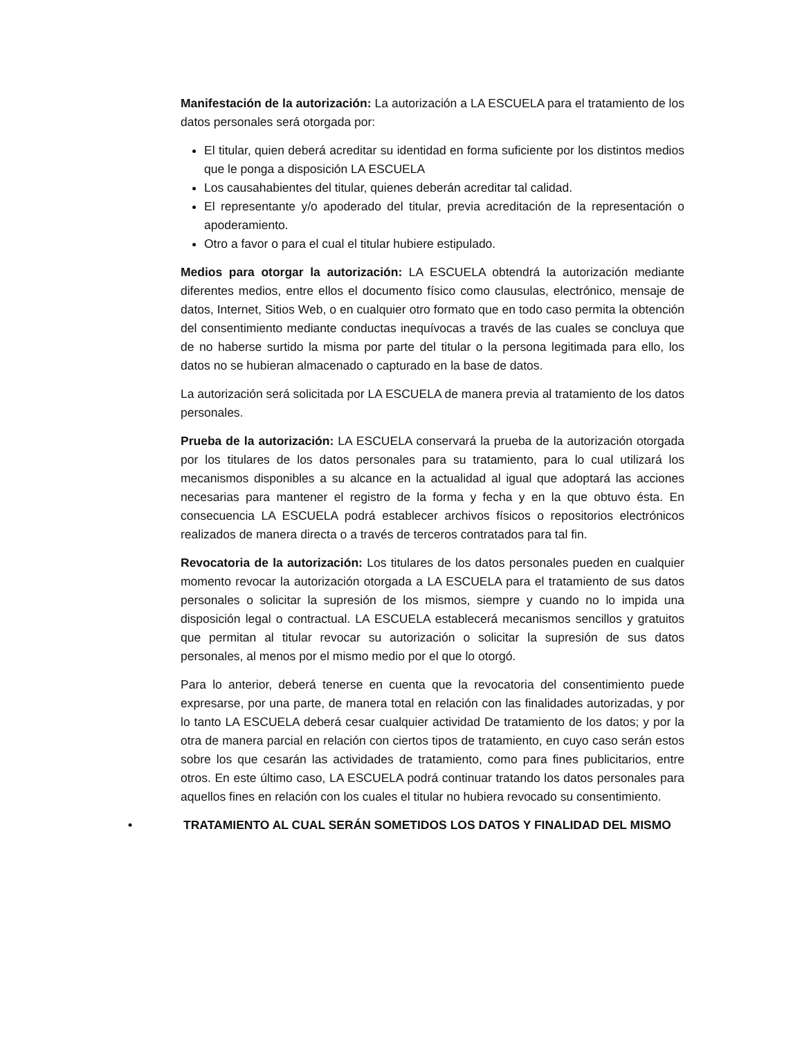Manifestación de la autorización: La autorización a LA ESCUELA para el tratamiento de los datos personales será otorgada por:
El titular, quien deberá acreditar su identidad en forma suficiente por los distintos medios que le ponga a disposición LA ESCUELA
Los causahabientes del titular, quienes deberán acreditar tal calidad.
El representante y/o apoderado del titular, previa acreditación de la representación o apoderamiento.
Otro a favor o para el cual el titular hubiere estipulado.
Medios para otorgar la autorización: LA ESCUELA obtendrá la autorización mediante diferentes medios, entre ellos el documento físico como clausulas, electrónico, mensaje de datos, Internet, Sitios Web, o en cualquier otro formato que en todo caso permita la obtención del consentimiento mediante conductas inequívocas a través de las cuales se concluya que de no haberse surtido la misma por parte del titular o la persona legitimada para ello, los datos no se hubieran almacenado o capturado en la base de datos.
La autorización será solicitada por LA ESCUELA de manera previa al tratamiento de los datos personales.
Prueba de la autorización: LA ESCUELA conservará la prueba de la autorización otorgada por los titulares de los datos personales para su tratamiento, para lo cual utilizará los mecanismos disponibles a su alcance en la actualidad al igual que adoptará las acciones necesarias para mantener el registro de la forma y fecha y en la que obtuvo ésta. En consecuencia LA ESCUELA podrá establecer archivos físicos o repositorios electrónicos realizados de manera directa o a través de terceros contratados para tal fin.
Revocatoria de la autorización: Los titulares de los datos personales pueden en cualquier momento revocar la autorización otorgada a LA ESCUELA para el tratamiento de sus datos personales o solicitar la supresión de los mismos, siempre y cuando no lo impida una disposición legal o contractual. LA ESCUELA establecerá mecanismos sencillos y gratuitos que permitan al titular revocar su autorización o solicitar la supresión de sus datos personales, al menos por el mismo medio por el que lo otorgó.
Para lo anterior, deberá tenerse en cuenta que la revocatoria del consentimiento puede expresarse, por una parte, de manera total en relación con las finalidades autorizadas, y por lo tanto LA ESCUELA deberá cesar cualquier actividad De tratamiento de los datos; y por la otra de manera parcial en relación con ciertos tipos de tratamiento, en cuyo caso serán estos sobre los que cesarán las actividades de tratamiento, como para fines publicitarios, entre otros. En este último caso, LA ESCUELA podrá continuar tratando los datos personales para aquellos fines en relación con los cuales el titular no hubiera revocado su consentimiento.
• TRATAMIENTO AL CUAL SERÁN SOMETIDOS LOS DATOS Y FINALIDAD DEL MISMO